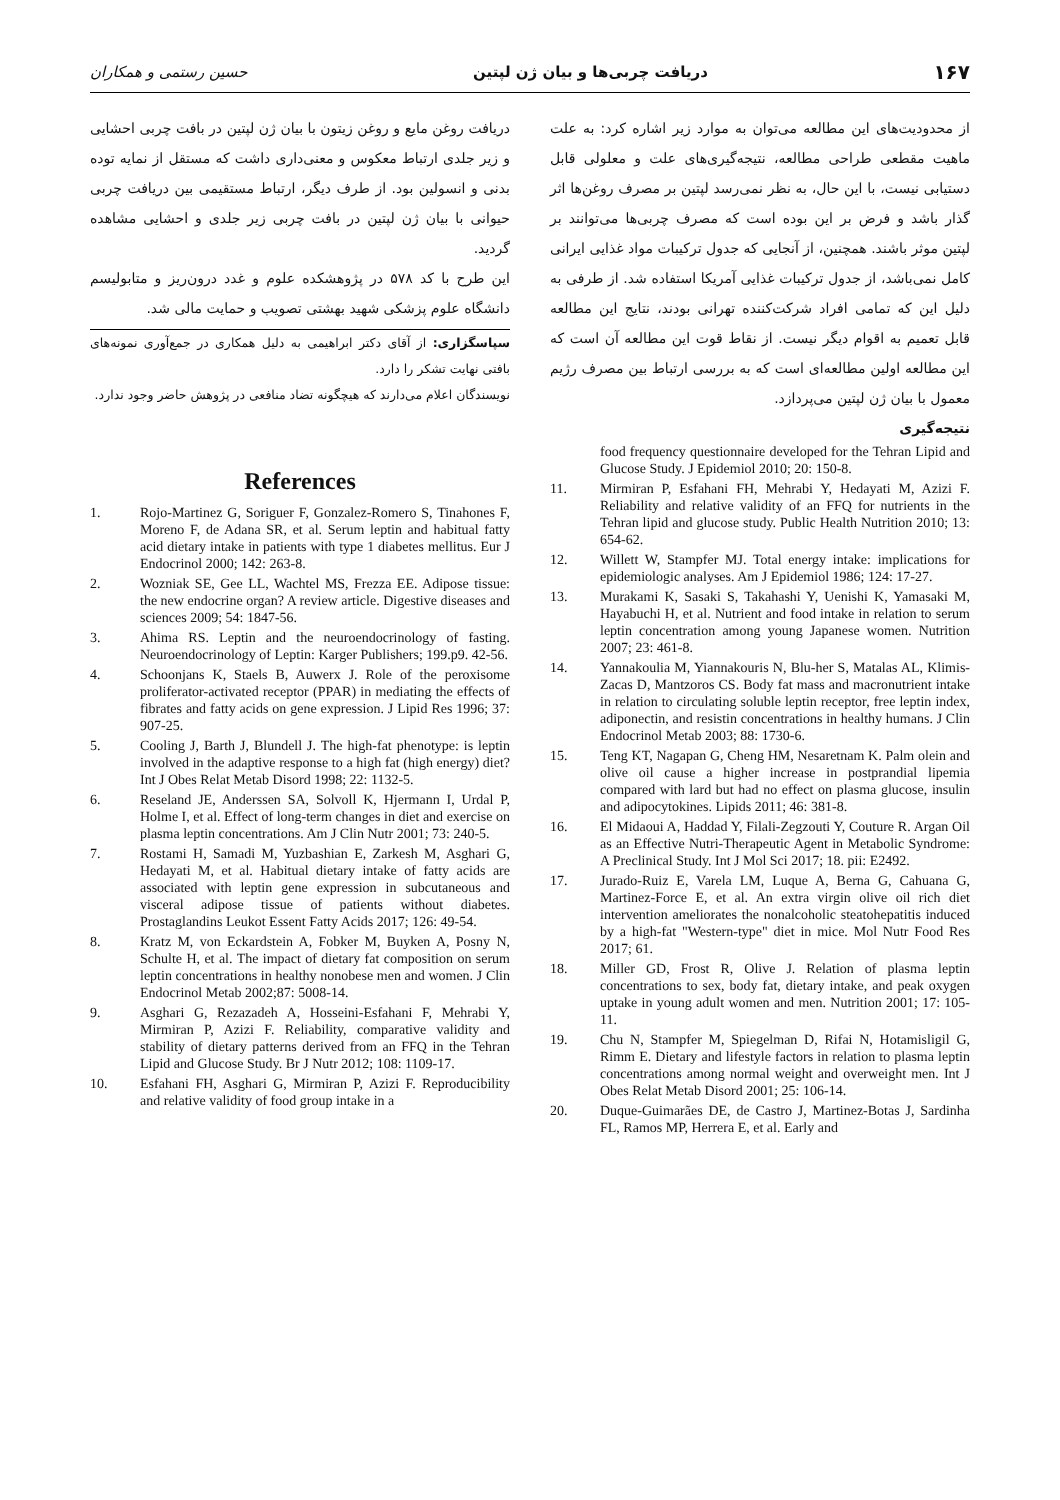۱۶۷ دریافت چربی‌ها و بیان ژن لپتین حسین رستمی و همکاران
از محدودیت‌های این مطالعه می‌توان به موارد زیر اشاره کرد: به علت ماهیت مقطعی طراحی مطالعه، نتیجه‌گیری‌های علت و معلولی قابل دستیابی نیست، با این حال، به نظر نمی‌رسد لپتین بر مصرف روغن‌ها اثر گذار باشد و فرض بر این بوده است که مصرف چربی‌ها می‌توانند بر لپتین موثر باشند. همچنین، از آنجایی که جدول ترکیبات مواد غذایی ایرانی کامل نمی‌باشد، از جدول ترکیبات غذایی آمریکا استفاده شد. از طرفی به دلیل این که تمامی افراد شرکت‌کننده تهرانی بودند، نتایج این مطالعه قابل تعمیم به اقوام دیگر نیست. از نقاط قوت این مطالعه آن است که این مطالعه اولین مطالعه‌ای است که به بررسی ارتباط بین مصرف رژیم معمول با بیان ژن لپتین می‌پردازد.
نتیجه‌گیری
دریافت روغن مایع و روغن زیتون با بیان ژن لپتین در بافت چربی احشایی و زیر جلدی ارتباط معکوس و معنی‌داری داشت که مستقل از نمایه توده بدنی و انسولین بود. از طرف دیگر، ارتباط مستقیمی بین دریافت چربی حیوانی با بیان ژن لپتین در بافت چربی زیر جلدی و احشایی مشاهده گردید.
این طرح با کد ۵۷۸ در پژوهشکده علوم و غدد درون‌ریز و متابولیسم دانشگاه علوم پزشکی شهید بهشتی تصویب و حمایت مالی شد.
سپاسگزاری: از آقای دکتر ابراهیمی به دلیل همکاری در جمع‌آوری نمونه‌های بافتی نهایت تشکر را دارد.
نویسندگان اعلام می‌دارند که هیچگونه تضاد منافعی در پژوهش حاضر وجود ندارد.
References
1. Rojo-Martinez G, Soriguer F, Gonzalez-Romero S, Tinahones F, Moreno F, de Adana SR, et al. Serum leptin and habitual fatty acid dietary intake in patients with type 1 diabetes mellitus. Eur J Endocrinol 2000; 142: 263-8.
2. Wozniak SE, Gee LL, Wachtel MS, Frezza EE. Adipose tissue: the new endocrine organ? A review article. Digestive diseases and sciences 2009; 54: 1847-56.
3. Ahima RS. Leptin and the neuroendocrinology of fasting. Neuroendocrinology of Leptin: Karger Publishers; 199.p9. 42-56.
4. Schoonjans K, Staels B, Auwerx J. Role of the peroxisome proliferator-activated receptor (PPAR) in mediating the effects of fibrates and fatty acids on gene expression. J Lipid Res 1996; 37: 907-25.
5. Cooling J, Barth J, Blundell J. The high-fat phenotype: is leptin involved in the adaptive response to a high fat (high energy) diet? Int J Obes Relat Metab Disord 1998; 22: 1132-5.
6. Reseland JE, Anderssen SA, Solvoll K, Hjermann I, Urdal P, Holme I, et al. Effect of long-term changes in diet and exercise on plasma leptin concentrations. Am J Clin Nutr 2001; 73: 240-5.
7. Rostami H, Samadi M, Yuzbashian E, Zarkesh M, Asghari G, Hedayati M, et al. Habitual dietary intake of fatty acids are associated with leptin gene expression in subcutaneous and visceral adipose tissue of patients without diabetes. Prostaglandins Leukot Essent Fatty Acids 2017; 126: 49-54.
8. Kratz M, von Eckardstein A, Fobker M, Buyken A, Posny N, Schulte H, et al. The impact of dietary fat composition on serum leptin concentrations in healthy nonobese men and women. J Clin Endocrinol Metab 2002;87: 5008-14.
9. Asghari G, Rezazadeh A, Hosseini-Esfahani F, Mehrabi Y, Mirmiran P, Azizi F. Reliability, comparative validity and stability of dietary patterns derived from an FFQ in the Tehran Lipid and Glucose Study. Br J Nutr 2012; 108: 1109-17.
10. Esfahani FH, Asghari G, Mirmiran P, Azizi F. Reproducibility and relative validity of food group intake in a
food frequency questionnaire developed for the Tehran Lipid and Glucose Study. J Epidemiol 2010; 20: 150-8.
11. Mirmiran P, Esfahani FH, Mehrabi Y, Hedayati M, Azizi F. Reliability and relative validity of an FFQ for nutrients in the Tehran lipid and glucose study. Public Health Nutrition 2010; 13: 654-62.
12. Willett W, Stampfer MJ. Total energy intake: implications for epidemiologic analyses. Am J Epidemiol 1986; 124: 17-27.
13. Murakami K, Sasaki S, Takahashi Y, Uenishi K, Yamasaki M, Hayabuchi H, et al. Nutrient and food intake in relation to serum leptin concentration among young Japanese women. Nutrition 2007; 23: 461-8.
14. Yannakoulia M, Yiannakouris N, Blu-her S, Matalas AL, Klimis-Zacas D, Mantzoros CS. Body fat mass and macronutrient intake in relation to circulating soluble leptin receptor, free leptin index, adiponectin, and resistin concentrations in healthy humans. J Clin Endocrinol Metab 2003; 88: 1730-6.
15. Teng KT, Nagapan G, Cheng HM, Nesaretnam K. Palm olein and olive oil cause a higher increase in postprandial lipemia compared with lard but had no effect on plasma glucose, insulin and adipocytokines. Lipids 2011; 46: 381-8.
16. El Midaoui A, Haddad Y, Filali-Zegzouti Y, Couture R. Argan Oil as an Effective Nutri-Therapeutic Agent in Metabolic Syndrome: A Preclinical Study. Int J Mol Sci 2017; 18. pii: E2492.
17. Jurado-Ruiz E, Varela LM, Luque A, Berna G, Cahuana G, Martinez-Force E, et al. An extra virgin olive oil rich diet intervention ameliorates the nonalcoholic steatohepatitis induced by a high-fat "Western-type" diet in mice. Mol Nutr Food Res 2017; 61.
18. Miller GD, Frost R, Olive J. Relation of plasma leptin concentrations to sex, body fat, dietary intake, and peak oxygen uptake in young adult women and men. Nutrition 2001; 17: 105-11.
19. Chu N, Stampfer M, Spiegelman D, Rifai N, Hotamisligil G, Rimm E. Dietary and lifestyle factors in relation to plasma leptin concentrations among normal weight and overweight men. Int J Obes Relat Metab Disord 2001; 25: 106-14.
20. Duque-Guimarães DE, de Castro J, Martinez-Botas J, Sardinha FL, Ramos MP, Herrera E, et al. Early and